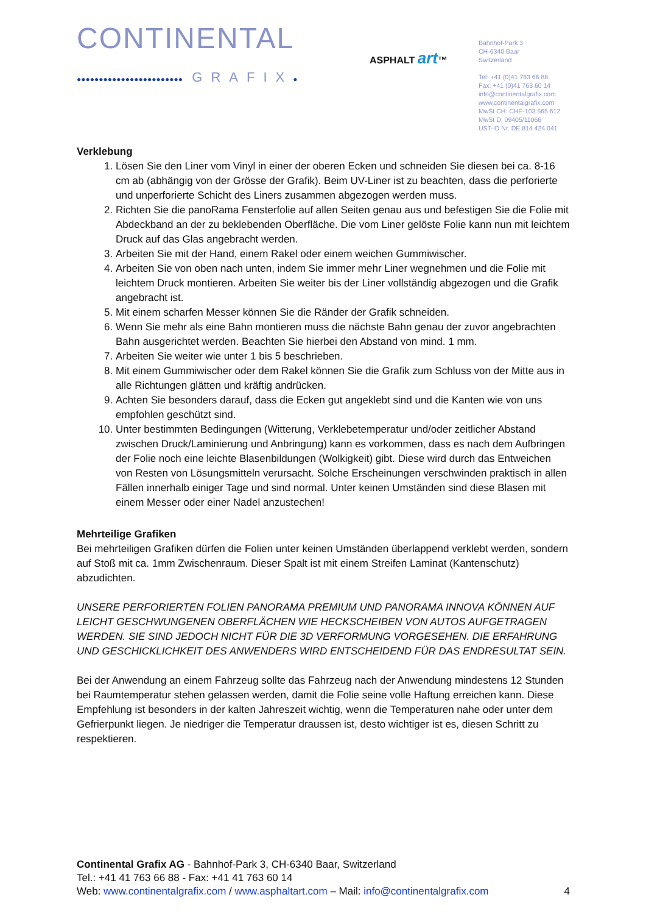CONTINENTAL
●●●●●●●●●●●●●●●●●●●●●●●● GRAFIX●
ASPHALT art™
Bahnhof-Park 3
CH-6340 Baar
Switzerland
Tel: +41 (0)41 763 66 88
Fax: +41 (0)41 763 60 14
info@continentalgrafix.com
www.continentalgrafix.com
MwSt CH: CHE-103.565.612
MwSt D: 09405/11066
UST-ID Nr. DE 814 424 041
Verklebung
1. Lösen Sie den Liner vom Vinyl in einer der oberen Ecken und schneiden Sie diesen bei ca. 8-16 cm ab (abhängig von der Grösse der Grafik). Beim UV-Liner ist zu beachten, dass die perforierte und unperforierte Schicht des Liners zusammen abgezogen werden muss.
2. Richten Sie die panoRama Fensterfolie auf allen Seiten genau aus und befestigen Sie die Folie mit Abdeckband an der zu beklebenden Oberfläche. Die vom Liner gelöste Folie kann nun mit leichtem Druck auf das Glas angebracht werden.
3. Arbeiten Sie mit der Hand, einem Rakel oder einem weichen Gummiwischer.
4. Arbeiten Sie von oben nach unten, indem Sie immer mehr Liner wegnehmen und die Folie mit leichtem Druck montieren. Arbeiten Sie weiter bis der Liner vollständig abgezogen und die Grafik angebracht ist.
5. Mit einem scharfen Messer können Sie die Ränder der Grafik schneiden.
6. Wenn Sie mehr als eine Bahn montieren muss die nächste Bahn genau der zuvor angebrachten Bahn ausgerichtet werden. Beachten Sie hierbei den Abstand von mind. 1 mm.
7. Arbeiten Sie weiter wie unter 1 bis 5 beschrieben.
8. Mit einem Gummiwischer oder dem Rakel können Sie die Grafik zum Schluss von der Mitte aus in alle Richtungen glätten und kräftig andrücken.
9. Achten Sie besonders darauf, dass die Ecken gut angeklebt sind und die Kanten wie von uns empfohlen geschützt sind.
10. Unter bestimmten Bedingungen (Witterung, Verklebetemperatur und/oder zeitlicher Abstand zwischen Druck/Laminierung und Anbringung) kann es vorkommen, dass es nach dem Aufbringen der Folie noch eine leichte Blasenbildungen (Wolkigkeit) gibt. Diese wird durch das Entweichen von Resten von Lösungsmitteln verursacht. Solche Erscheinungen verschwinden praktisch in allen Fällen innerhalb einiger Tage und sind normal. Unter keinen Umständen sind diese Blasen mit einem Messer oder einer Nadel anzustechen!
Mehrteilige Grafiken
Bei mehrteiligen Grafiken dürfen die Folien unter keinen Umständen überlappend verklebt werden, sondern auf Stoß mit ca. 1mm Zwischenraum. Dieser Spalt ist mit einem Streifen Laminat (Kantenschutz) abzudichten.
UNSERE PERFORIERTEN FOLIEN PANORAMA PREMIUM UND PANORAMA INNOVA KÖNNEN AUF LEICHT GESCHWUNGENEN OBERFLÄCHEN WIE HECKSCHEIBEN VON AUTOS AUFGETRAGEN WERDEN. SIE SIND JEDOCH NICHT FÜR DIE 3D VERFORMUNG VORGESEHEN. DIE ERFAHRUNG UND GESCHICKLICHKEIT DES ANWENDERS WIRD ENTSCHEIDEND FÜR DAS ENDRESULTAT SEIN.
Bei der Anwendung an einem Fahrzeug sollte das Fahrzeug nach der Anwendung mindestens 12 Stunden bei Raumtemperatur stehen gelassen werden, damit die Folie seine volle Haftung erreichen kann. Diese Empfehlung ist besonders in der kalten Jahreszeit wichtig, wenn die Temperaturen nahe oder unter dem Gefrierpunkt liegen. Je niedriger die Temperatur draussen ist, desto wichtiger ist es, diesen Schritt zu respektieren.
Continental Grafix AG - Bahnhof-Park 3, CH-6340 Baar, Switzerland
Tel.: +41 41 763 66 88 - Fax: +41 41 763 60 14
Web: www.continentalgrafix.com / www.asphaltart.com – Mail: info@continentalgrafix.com 4